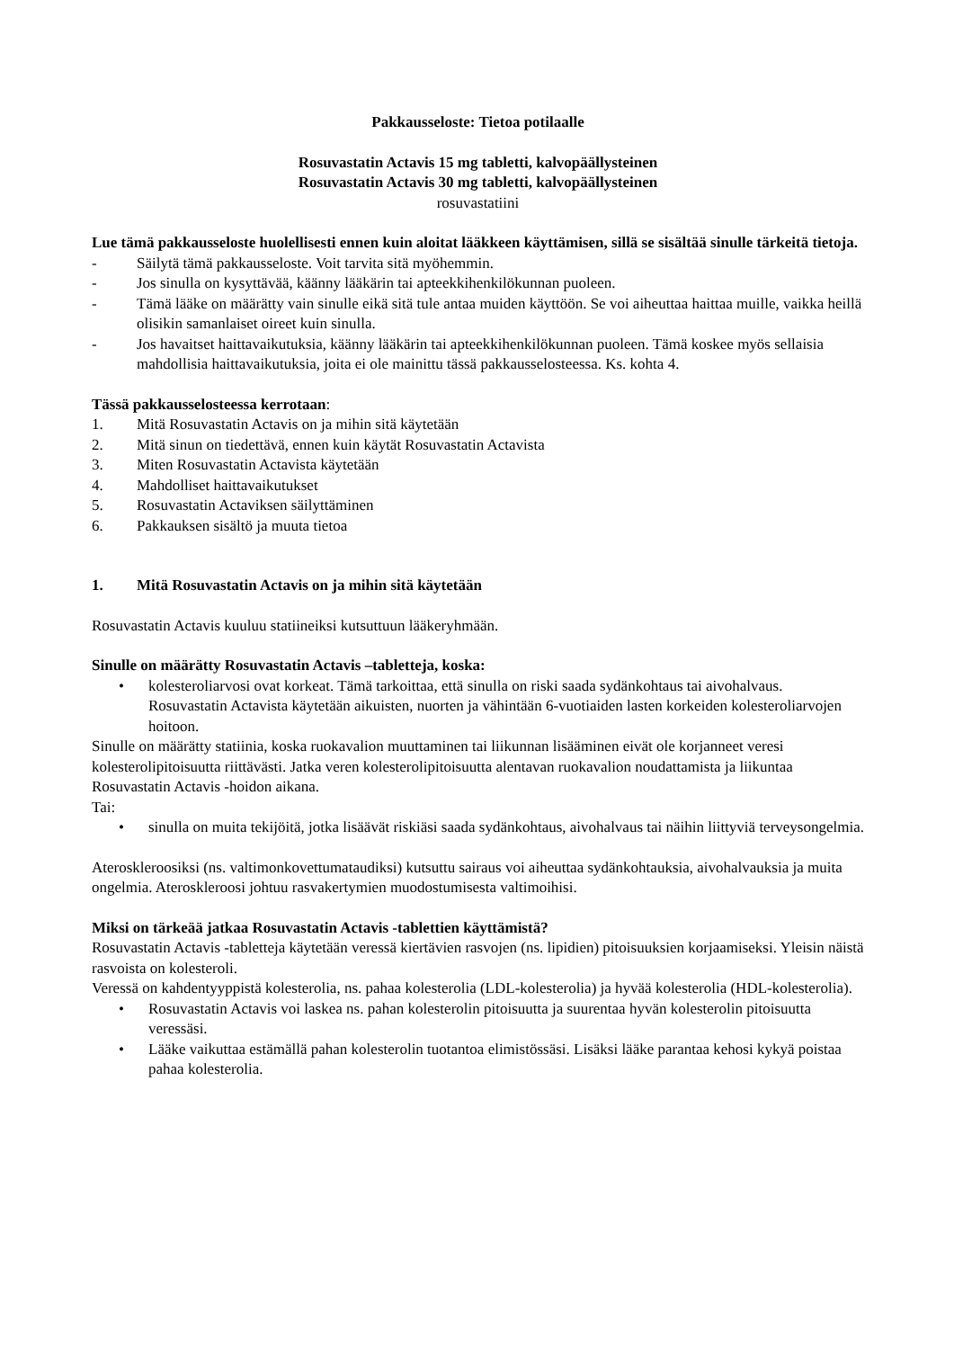Pakkausseloste: Tietoa potilaalle
Rosuvastatin Actavis 15 mg tabletti, kalvopäällysteinen
Rosuvastatin Actavis 30 mg tabletti, kalvopäällysteinen
rosuvastatiini
Lue tämä pakkausseloste huolellisesti ennen kuin aloitat lääkkeen käyttämisen, sillä se sisältää sinulle tärkeitä tietoja.
- Säilytä tämä pakkausseloste. Voit tarvita sitä myöhemmin.
- Jos sinulla on kysyttävää, käänny lääkärin tai apteekkihenkilökunnan puoleen.
- Tämä lääke on määrätty vain sinulle eikä sitä tule antaa muiden käyttöön. Se voi aiheuttaa haittaa muille, vaikka heillä olisikin samanlaiset oireet kuin sinulla.
- Jos havaitset haittavaikutuksia, käänny lääkärin tai apteekkihenkilökunnan puoleen. Tämä koskee myös sellaisia mahdollisia haittavaikutuksia, joita ei ole mainittu tässä pakkausselosteessa. Ks. kohta 4.
Tässä pakkausselosteessa kerrotaan:
1. Mitä Rosuvastatin Actavis on ja mihin sitä käytetään
2. Mitä sinun on tiedettävä, ennen kuin käytät Rosuvastatin Actavista
3. Miten Rosuvastatin Actavista käytetään
4. Mahdolliset haittavaikutukset
5. Rosuvastatin Actaviksen säilyttäminen
6. Pakkauksen sisältö ja muuta tietoa
1. Mitä Rosuvastatin Actavis on ja mihin sitä käytetään
Rosuvastatin Actavis kuuluu statiineiksi kutsuttuun lääkeryhmään.
Sinulle on määrätty Rosuvastatin Actavis –tabletteja, koska:
• kolesteroliarvosi ovat korkeat. Tämä tarkoittaa, että sinulla on riski saada sydänkohtaus tai aivohalvaus. Rosuvastatin Actavista käytetään aikuisten, nuorten ja vähintään 6-vuotiaiden lasten korkeiden kolesteroliarvojen hoitoon.
Sinulle on määrätty statiinia, koska ruokavalion muuttaminen tai liikunnan lisääminen eivät ole korjanneet veresi kolesterolipitoisuutta riittävästi. Jatka veren kolesterolipitoisuutta alentavan ruokavalion noudattamista ja liikuntaa Rosuvastatin Actavis -hoidon aikana.
Tai:
• sinulla on muita tekijöitä, jotka lisäävät riskiäsi saada sydänkohtaus, aivohalvaus tai näihin liittyviä terveysongelmia.
Ateroskleroosiksi (ns. valtimonkovettumataudiksi) kutsuttu sairaus voi aiheuttaa sydänkohtauksia, aivohalvauksia ja muita ongelmia. Ateroskleroosi johtuu rasvakertymien muodostumisesta valtimoihisi.
Miksi on tärkeää jatkaa Rosuvastatin Actavis -tablettien käyttämistä?
Rosuvastatin Actavis -tabletteja käytetään veressä kiertävien rasvojen (ns. lipidien) pitoisuuksien korjaamiseksi. Yleisin näistä rasvoista on kolesteroli.
Veressä on kahdentyyppistä kolesterolia, ns. pahaa kolesterolia (LDL-kolesterolia) ja hyvää kolesterolia (HDL-kolesterolia).
• Rosuvastatin Actavis voi laskea ns. pahan kolesterolin pitoisuutta ja suurentaa hyvän kolesterolin pitoisuutta veressäsi.
• Lääke vaikuttaa estämällä pahan kolesterolin tuotantoa elimistössäsi. Lisäksi lääke parantaa kehosi kykyä poistaa pahaa kolesterolia.